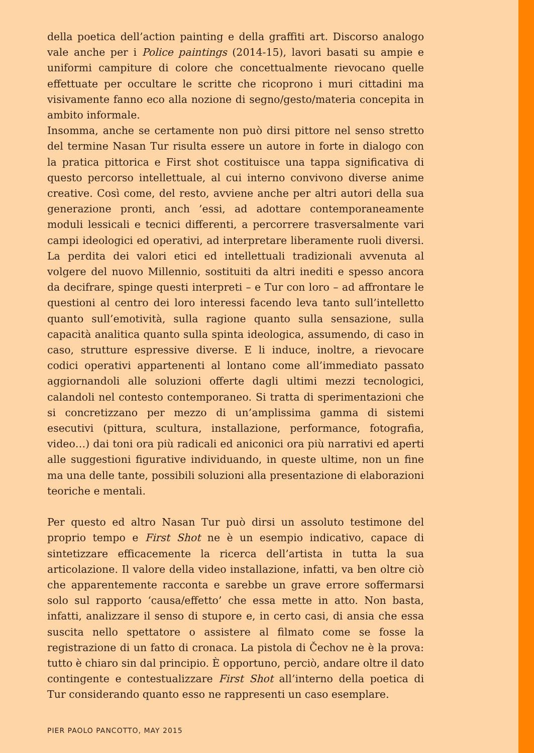della poetica dell’action painting e della graffiti art. Discorso analogo vale anche per i Police paintings (2014-15), lavori basati su ampie e uniformi campiture di colore che concettualmente rievocano quelle effettuate per occultare le scritte che ricoprono i muri cittadini ma visivamente fanno eco alla nozione di segno/gesto/materia concepita in ambito informale.
Insomma, anche se certamente non può dirsi pittore nel senso stretto del termine Nasan Tur risulta essere un autore in forte in dialogo con la pratica pittorica e First shot costituisce una tappa significativa di questo percorso intellettuale, al cui interno convivono diverse anime creative. Così come, del resto, avviene anche per altri autori della sua generazione pronti, anch ’essi, ad adottare contemporaneamente moduli lessicali e tecnici differenti, a percorrere trasversalmente vari campi ideologici ed operativi, ad interpretare liberamente ruoli diversi. La perdita dei valori etici ed intellettuali tradizionali avvenuta al volgere del nuovo Millennio, sostituiti da altri inediti e spesso ancora da decifrare, spinge questi interpreti – e Tur con loro – ad affrontare le questioni al centro dei loro interessi facendo leva tanto sull’intelletto quanto sull’emotività, sulla ragione quanto sulla sensazione, sulla capacità analitica quanto sulla spinta ideologica, assumendo, di caso in caso, strutture espressive diverse. E li induce, inoltre, a rievocare codici operativi appartenenti al lontano come all’immediato passato aggiornandoli alle soluzioni offerte dagli ultimi mezzi tecnologici, calandoli nel contesto contemporaneo. Si tratta di sperimentazioni che si concretizzano per mezzo di un’amplissima gamma di sistemi esecutivi (pittura, scultura, installazione, performance, fotografia, video…) dai toni ora più radicali ed aniconici ora più narrativi ed aperti alle suggestioni figurative individuando, in queste ultime, non un fine ma una delle tante, possibili soluzioni alla presentazione di elaborazioni teoriche e mentali.
Per questo ed altro Nasan Tur può dirsi un assoluto testimone del proprio tempo e First Shot ne è un esempio indicativo, capace di sintetizzare efficacemente la ricerca dell’artista in tutta la sua articolazione. Il valore della video installazione, infatti, va ben oltre ciò che apparentemente racconta e sarebbe un grave errore soffermarsi solo sul rapporto ‘causa/effetto’ che essa mette in atto. Non basta, infatti, analizzare il senso di stupore e, in certo casi, di ansia che essa suscita nello spettatore o assistere al filmato come se fosse la registrazione di un fatto di cronaca. La pistola di Čechov ne è la prova: tutto è chiaro sin dal principio. È opportuno, perciò, andare oltre il dato contingente e contestualizzare First Shot all’interno della poetica di Tur considerando quanto esso ne rappresenti un caso esemplare.
PIER PAOLO PANCOTTO, MAY 2015